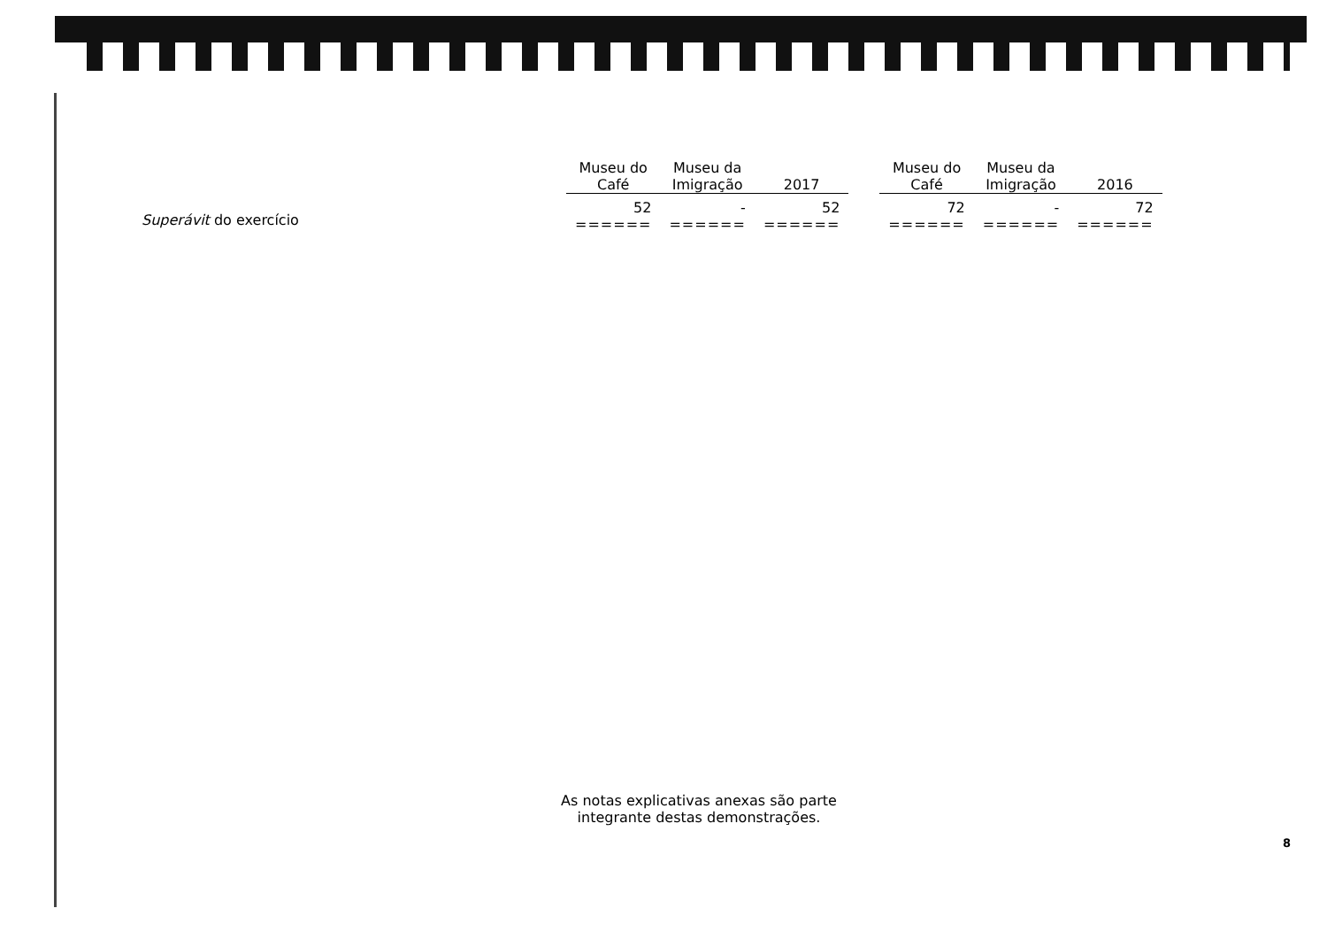| | Museu do Café | Museu da Imigração | 2017 | | Museu do Café | Museu da Imigração | 2016 |
| --- | --- | --- | --- | --- | --- | --- | --- |
| Superávit do exercício | 52 ====== | - ====== | 52 ====== | | 72 ====== | - ====== | 72 ====== |
As notas explicativas anexas são parte
integrante destas demonstrações.
8